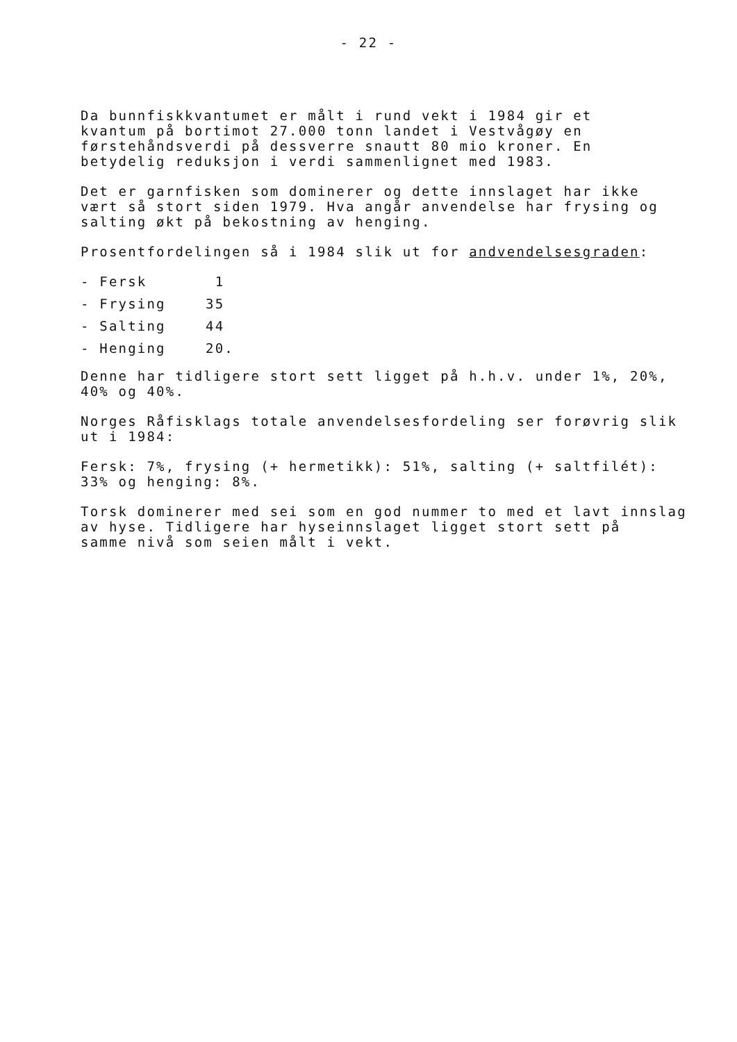- 22 -
Da bunnfiskkvantumet er målt i rund vekt i 1984 gir et
kvantum på bortimot 27.000 tonn landet i Vestvågøy en
førstehåndsverdi på dessverre snautt 80 mio kroner. En
betydelig reduksjon i verdi sammenlignet med 1983.
Det er garnfisken som dominerer og dette innslaget har ikke
vært så stort siden 1979. Hva angår anvendelse har frysing og
salting økt på bekostning av henging.
Prosentfordelingen så i 1984 slik ut for andvendelsesgraden:
- Fersk 1
- Frysing 35
- Salting 44
- Henging 20.
Denne har tidligere stort sett ligget på h.h.v. under 1%, 20%,
40% og 40%.
Norges Råfisklags totale anvendelsesfordeling ser forøvrig slik
ut i 1984:
Fersk: 7%, frysing (+ hermetikk): 51%, salting (+ saltfilét):
33% og henging: 8%.
Torsk dominerer med sei som en god nummer to med et lavt innslag
av hyse. Tidligere har hyseinnslaget ligget stort sett på
samme nivå som seien målt i vekt.